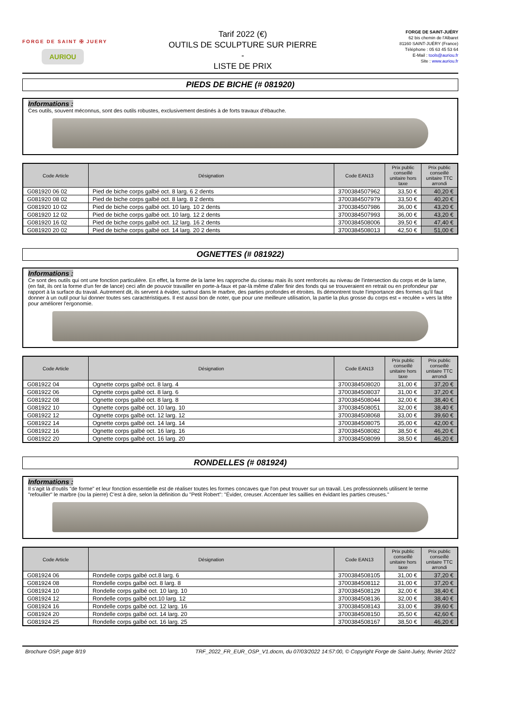FORGE DE SAINT ✠ JUERY
AURIOU
Tarif 2022 (€)
OUTILS DE SCULPTURE SUR PIERRE
-
LISTE DE PRIX
FORGE DE SAINT-JUÉRY
62 bis chemin de l'Albaret
81160 SAINT-JUÉRY (France)
Téléphone : 05 63 45 53 64
E-Mail : tools@auriou.fr
Site : www.auriou.fr
PIEDS DE BICHE (# 081920)
Informations :
Ces outils, souvent méconnus, sont des outils robustes, exclusivement destinés à de forts travaux d'ébauche.
| Code Article | Désignation | Code EAN13 | Prix public conseillé unitaire hors taxe | Prix public conseillé unitaire TTC arrondi |
| --- | --- | --- | --- | --- |
| G081920 06 02 | Pied de biche corps galbé oct. 8 larg. 6 2 dents | 3700384507962 | 33,50 € | 40,20 € |
| G081920 08 02 | Pied de biche corps galbé oct. 8 larg. 8 2 dents | 3700384507979 | 33,50 € | 40,20 € |
| G081920 10 02 | Pied de biche corps galbé oct. 10 larg. 10 2 dents | 3700384507986 | 36,00 € | 43,20 € |
| G081920 12 02 | Pied de biche corps galbé oct. 10 larg. 12 2 dents | 3700384507993 | 36,00 € | 43,20 € |
| G081920 16 02 | Pied de biche corps galbé oct. 12 larg. 16 2 dents | 3700384508006 | 39,50 € | 47,40 € |
| G081920 20 02 | Pied de biche corps galbé oct. 14 larg. 20 2 dents | 3700384508013 | 42,50 € | 51,00 € |
OGNETTES (# 081922)
Informations :
Ce sont des outils qui ont une fonction particulière. En effet, la forme de la lame les rapproche du ciseau mais ils sont renforcés au niveau de l'intersection du corps et de la lame, (en fait, ils ont la forme d'un fer de lance) ceci afin de pouvoir travailler en porte-à-faux et par-là même d'aller finir des fonds qui se trouveraient en retrait ou en profondeur par rapport à la surface du travail. Autrement dit, ils servent à évider, surtout dans le marbre, des parties profondes et étroites. Ils démontrent toute l'importance des formes qu'il faut donner à un outil pour lui donner toutes ses caractéristiques. Il est aussi bon de noter, que pour une meilleure utilisation, la partie la plus grosse du corps est « reculée » vers la tête pour améliorer l'ergonomie.
| Code Article | Désignation | Code EAN13 | Prix public conseillé unitaire hors taxe | Prix public conseillé unitaire TTC arrondi |
| --- | --- | --- | --- | --- |
| G081922 04 | Ognette corps galbé oct. 8 larg. 4 | 3700384508020 | 31,00 € | 37,20 € |
| G081922 06 | Ognette corps galbé oct. 8 larg. 6 | 3700384508037 | 31,00 € | 37,20 € |
| G081922 08 | Ognette corps galbé oct. 8 larg. 8 | 3700384508044 | 32,00 € | 38,40 € |
| G081922 10 | Ognette corps galbé oct. 10 larg. 10 | 3700384508051 | 32,00 € | 38,40 € |
| G081922 12 | Ognette corps galbé oct. 12 larg. 12 | 3700384508068 | 33,00 € | 39,60 € |
| G081922 14 | Ognette corps galbé oct. 14 larg. 14 | 3700384508075 | 35,00 € | 42,00 € |
| G081922 16 | Ognette corps galbé oct. 16 larg. 16 | 3700384508082 | 38,50 € | 46,20 € |
| G081922 20 | Ognette corps galbé oct. 16 larg. 20 | 3700384508099 | 38,50 € | 46,20 € |
RONDELLES (# 081924)
Informations :
Il s'agit là d'outils "de forme" et leur fonction essentielle est de réaliser toutes les formes concaves que l'on peut trouver sur un travail. Les professionnels utilisent le terme "refouiller" le marbre (ou la pierre) C'est à dire, selon la définition du "Petit Robert": "Évider, creuser. Accentuer les saillies en évidant les parties creuses."
| Code Article | Désignation | Code EAN13 | Prix public conseillé unitaire hors taxe | Prix public conseillé unitaire TTC arrondi |
| --- | --- | --- | --- | --- |
| G081924 06 | Rondelle corps galbé oct.8 larg. 6 | 3700384508105 | 31,00 € | 37,20 € |
| G081924 08 | Rondelle corps galbé oct. 8 larg. 8 | 3700384508112 | 31,00 € | 37,20 € |
| G081924 10 | Rondelle corps galbé oct. 10 larg. 10 | 3700384508129 | 32,00 € | 38,40 € |
| G081924 12 | Rondelle corps galbé oct.10 larg. 12 | 3700384508136 | 32,00 € | 38,40 € |
| G081924 16 | Rondelle corps galbé oct. 12 larg. 16 | 3700384508143 | 33,00 € | 39,60 € |
| G081924 20 | Rondelle corps galbé oct. 14 larg. 20 | 3700384508150 | 35,50 € | 42,60 € |
| G081924 25 | Rondelle corps galbé oct. 16 larg. 25 | 3700384508167 | 38,50 € | 46,20 € |
Brochure OSP, page 8/19 TRF_2022_FR_EUR_OSP_V1.docm, du 07/03/2022 14:57:00, © Copyright Forge de Saint-Juéry, février 2022